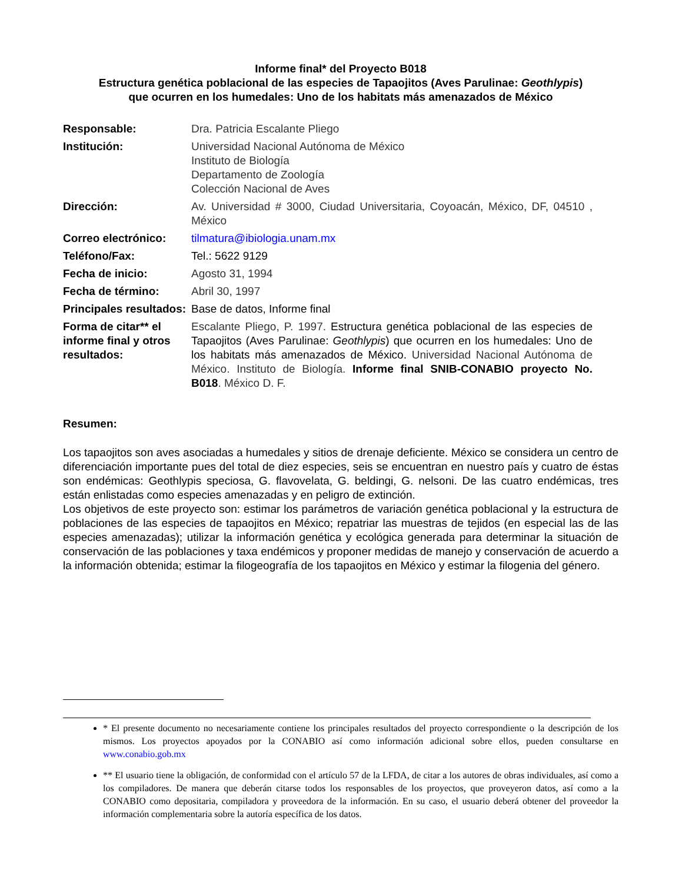Informe final* del Proyecto B018
Estructura genética poblacional de las especies de Tapaojitos (Aves Parulinae: Geothlypis)
que ocurren en los humedales: Uno de los habitats más amenazados de México
| Responsable: | Dra. Patricia Escalante Pliego |
| Institución: | Universidad Nacional Autónoma de México Instituto de Biología Departamento de Zoología Colección Nacional de Aves |
| Dirección: | Av. Universidad # 3000, Ciudad Universitaria, Coyoacán, México, DF, 04510 , México |
| Correo electrónico: | tilmatura@ibiologia.unam.mx |
| Teléfono/Fax: | Tel.: 5622 9129 |
| Fecha de inicio: | Agosto 31, 1994 |
| Fecha de término: | Abril 30, 1997 |
| Principales resultados: | Base de datos, Informe final |
| Forma de citar** el informe final y otros resultados: | Escalante Pliego, P. 1997. Estructura genética poblacional de las especies de Tapaojitos (Aves Parulinae: Geothlypis ) que ocurren en los humedales: Uno de los habitats más amenazados de México. Universidad Nacional Autónoma de México. Instituto de Biología. Informe final SNIB-CONABIO proyecto No. B018 . México D. F. |
Resumen:
Los tapaojitos son aves asociadas a humedales y sitios de drenaje deficiente. México se considera un centro de diferenciación importante pues del total de diez especies, seis se encuentran en nuestro país y cuatro de éstas son endémicas: Geothlypis speciosa, G. flavovelata, G. beldingi, G. nelsoni. De las cuatro endémicas, tres están enlistadas como especies amenazadas y en peligro de extinción.
Los objetivos de este proyecto son: estimar los parámetros de variación genética poblacional y la estructura de poblaciones de las especies de tapaojitos en México; repatriar las muestras de tejidos (en especial las de las especies amenazadas); utilizar la información genética y ecológica generada para determinar la situación de conservación de las poblaciones y taxa endémicos y proponer medidas de manejo y conservación de acuerdo a la información obtenida; estimar la filogeografía de los tapaojitos en México y estimar la filogenia del género.
* El presente documento no necesariamente contiene los principales resultados del proyecto correspondiente o la descripción de los mismos. Los proyectos apoyados por la CONABIO así como información adicional sobre ellos, pueden consultarse en www.conabio.gob.mx
** El usuario tiene la obligación, de conformidad con el artículo 57 de la LFDA, de citar a los autores de obras individuales, así como a los compiladores. De manera que deberán citarse todos los responsables de los proyectos, que proveyeron datos, así como a la CONABIO como depositaria, compiladora y proveedora de la información. En su caso, el usuario deberá obtener del proveedor la información complementaria sobre la autoría específica de los datos.